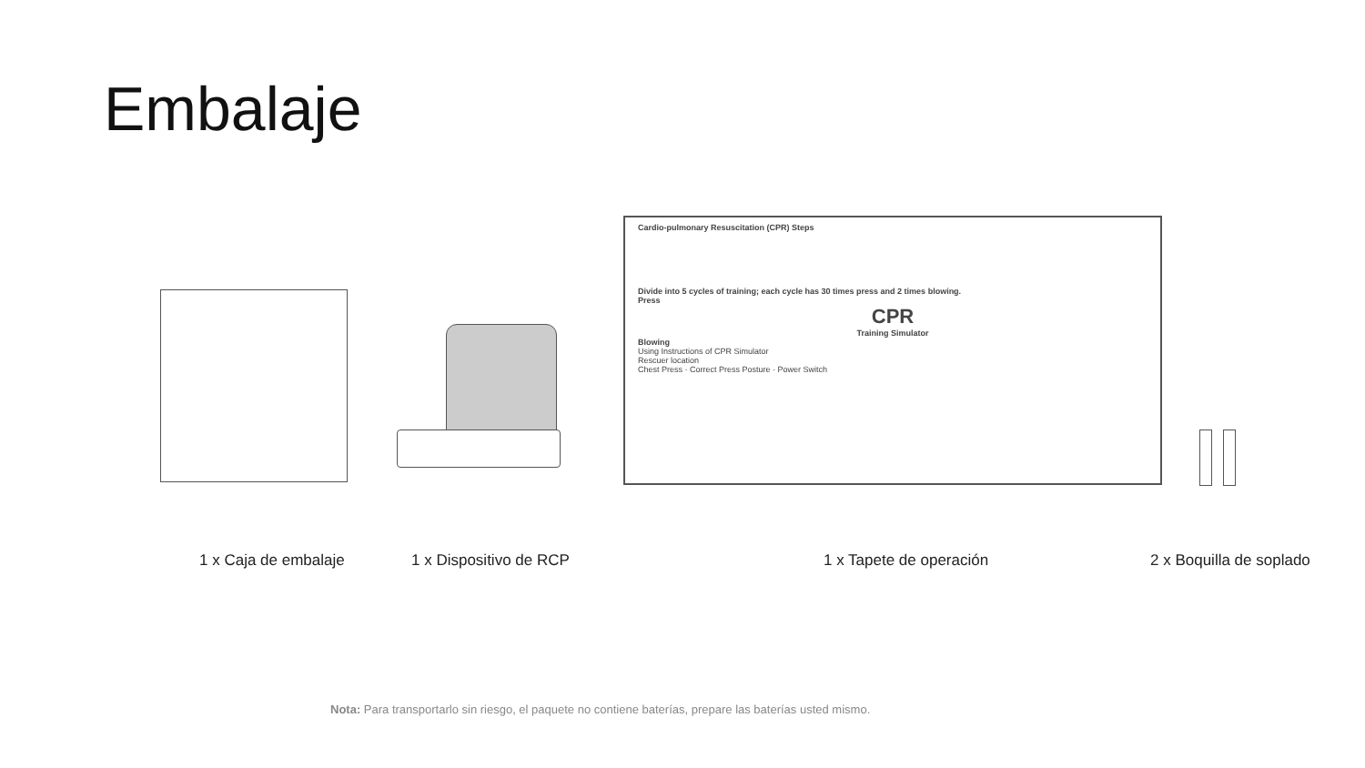Embalaje
Cardio-pulmonary Resuscitation (CPR) Steps
Divide into 5 cycles of training; each cycle has 30 times press and 2 times blowing.
Press
CPR
Training Simulator
Blowing
Using Instructions of CPR Simulator
Rescuer location
Chest Press · Correct Press Posture · Power Switch
1 x Caja de embalaje 1 x Dispositivo de RCP 1 x Tapete de operación 2 x Boquilla de soplado
Nota: Para transportarlo sin riesgo, el paquete no contiene baterías, prepare las baterías usted mismo.